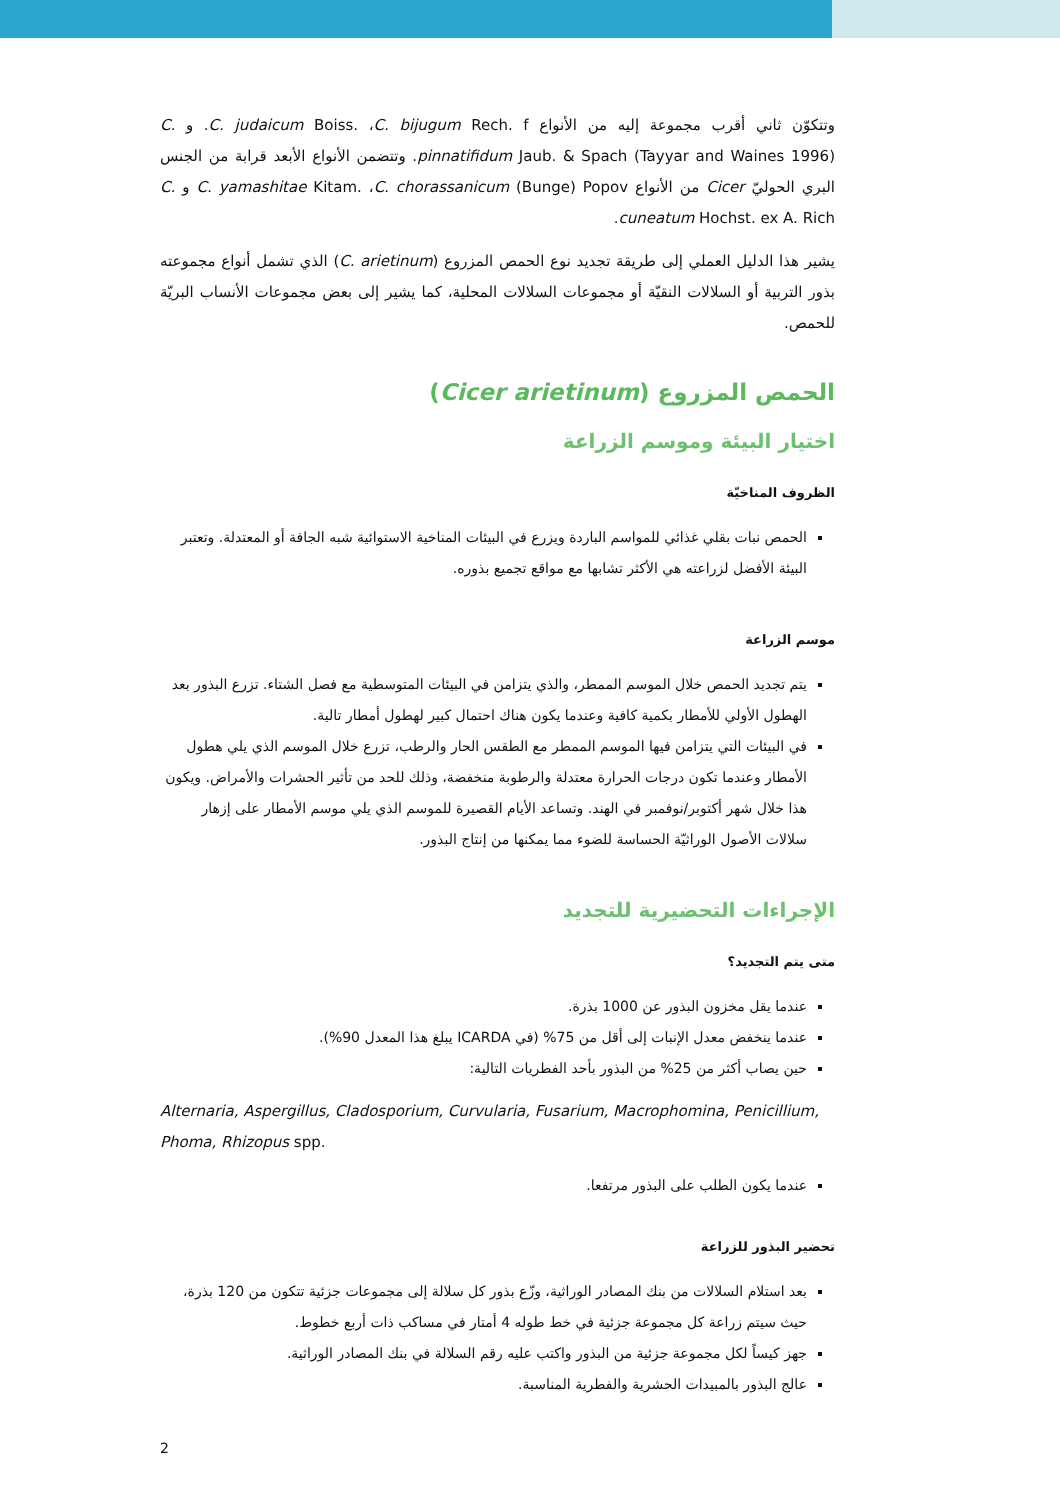وتتكوّن ثاني أقرب مجموعة إليه من الأنواع C. judaicum Boiss. ،C. bijugum Rech. f. و C. pinnatifidum Jaub. & Spach (Tayyar and Waines 1996). وتتضمن الأنواع الأبعد قرابة من الجنس البري الحوليّ Cicer من الأنواع C. yamashitae Kitam. ،C. chorassanicum (Bunge) Popov و C. cuneatum Hochst. ex A. Rich.
يشير هذا الدليل العملي إلى طريقة تجديد نوع الحمص المزروع (C. arietinum) الذي تشمل أنواع مجموعته بذور التربية أو السلالات النقيّة أو مجموعات السلالات المحلية، كما يشير إلى بعض مجموعات الأنساب البريّة للحمص.
الحمص المزروع (Cicer arietinum)
اختيار البيئة وموسم الزراعة
الظروف المناخيّة
الحمص نبات بقلي غذائي للمواسم الباردة ويزرع في البيئات المناخية الاستوائية شبه الجافة أو المعتدلة. وتعتبر البيئة الأفضل لزراعته هي الأكثر تشابها مع مواقع تجميع بذوره.
موسم الزراعة
يتم تجديد الحمص خلال الموسم الممطر، والذي يتزامن في البيئات المتوسطية مع فصل الشتاء. تزرع البذور بعد الهطول الأولي للأمطار بكمية كافية وعندما يكون هناك احتمال كبير لهطول أمطار تالية.
في البيئات التي يتزامن فيها الموسم الممطر مع الطقس الحار والرطب، تزرع خلال الموسم الذي يلي هطول الأمطار وعندما تكون درجات الحرارة معتدلة والرطوبة منخفضة، وذلك للحد من تأثير الحشرات والأمراض. ويكون هذا خلال شهر أكتوبر/نوفمبر في الهند. وتساعد الأيام القصيرة للموسم الذي يلي موسم الأمطار على إزهار سلالات الأصول الوراثيّة الحساسة للضوء مما يمكنها من إنتاج البذور.
الإجراءات التحضيرية للتجديد
متى يتم التجديد؟
عندما يقل مخزون البذور عن 1000 بذرة.
عندما ينخفض معدل الإنبات إلى أقل من 75% (في ICARDA يبلغ هذا المعدل 90%).
حين يصاب أكثر من 25% من البذور بأحد الفطريات التالية:
Alternaria, Aspergillus, Cladosporium, Curvularia, Fusarium, Macrophomina, Penicillium, Phoma, Rhizopus spp.
عندما يكون الطلب على البذور مرتفعا.
تحضير البذور للزراعة
بعد استلام السلالات من بنك المصادر الوراثية، وزّع بذور كل سلالة إلى مجموعات جزئية تتكون من 120 بذرة، حيث سيتم زراعة كل مجموعة جزئية في خط طوله 4 أمتار في مساكب ذات أربع خطوط.
جهز كيساً لكل مجموعة جزئية من البذور واكتب عليه رقم السلالة في بنك المصادر الوراثية.
عالج البذور بالمبيدات الحشرية والفطرية المناسبة.
2